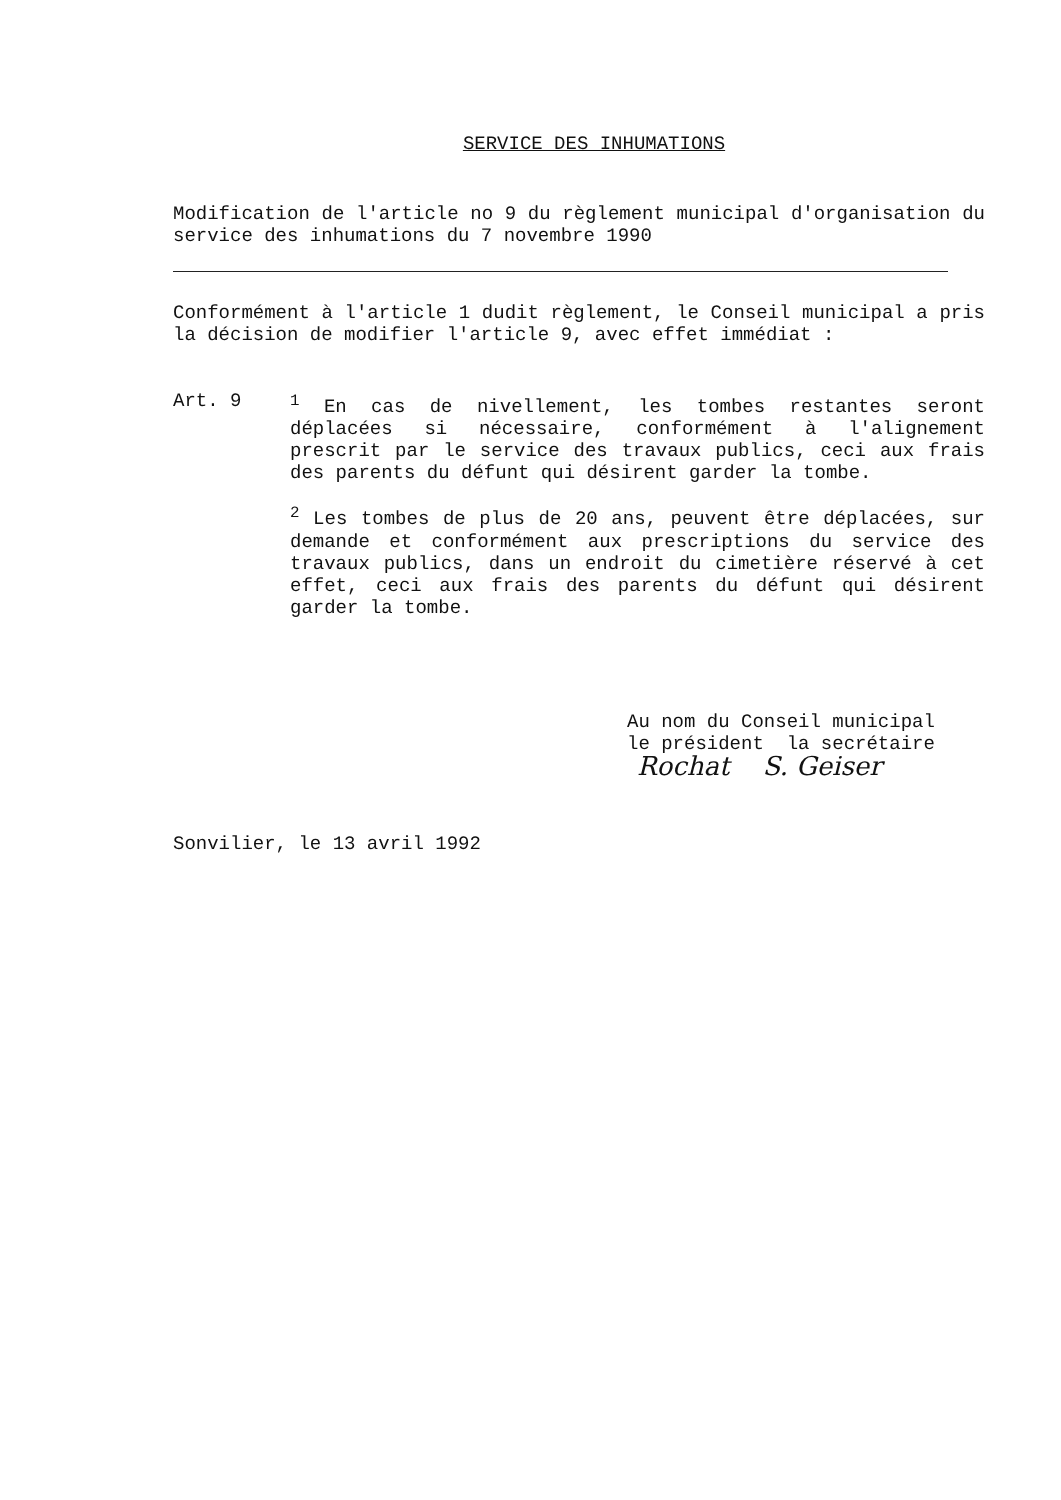SERVICE DES INHUMATIONS
Modification de l'article no 9 du règlement municipal d'organisation du service des inhumations du 7 novembre 1990
Conformément à l'article 1 dudit règlement, le Conseil municipal a pris la décision de modifier l'article 9, avec effet immédiat :
Art. 9 <sup>1</sup> En cas de nivellement, les tombes restantes seront déplacées si nécessaire, conformément à l'alignement prescrit par le service des travaux publics, ceci aux frais des parents du défunt qui désirent garder la tombe.
<sup>2</sup> Les tombes de plus de 20 ans, peuvent être déplacées, sur demande et conformément aux prescriptions du service des travaux publics, dans un endroit du cimetière réservé à cet effet, ceci aux frais des parents du défunt qui désirent garder la tombe.
Au nom du Conseil municipal
le président la secrétaire
Rochat S. Geiser
Sonvilier, le 13 avril 1992